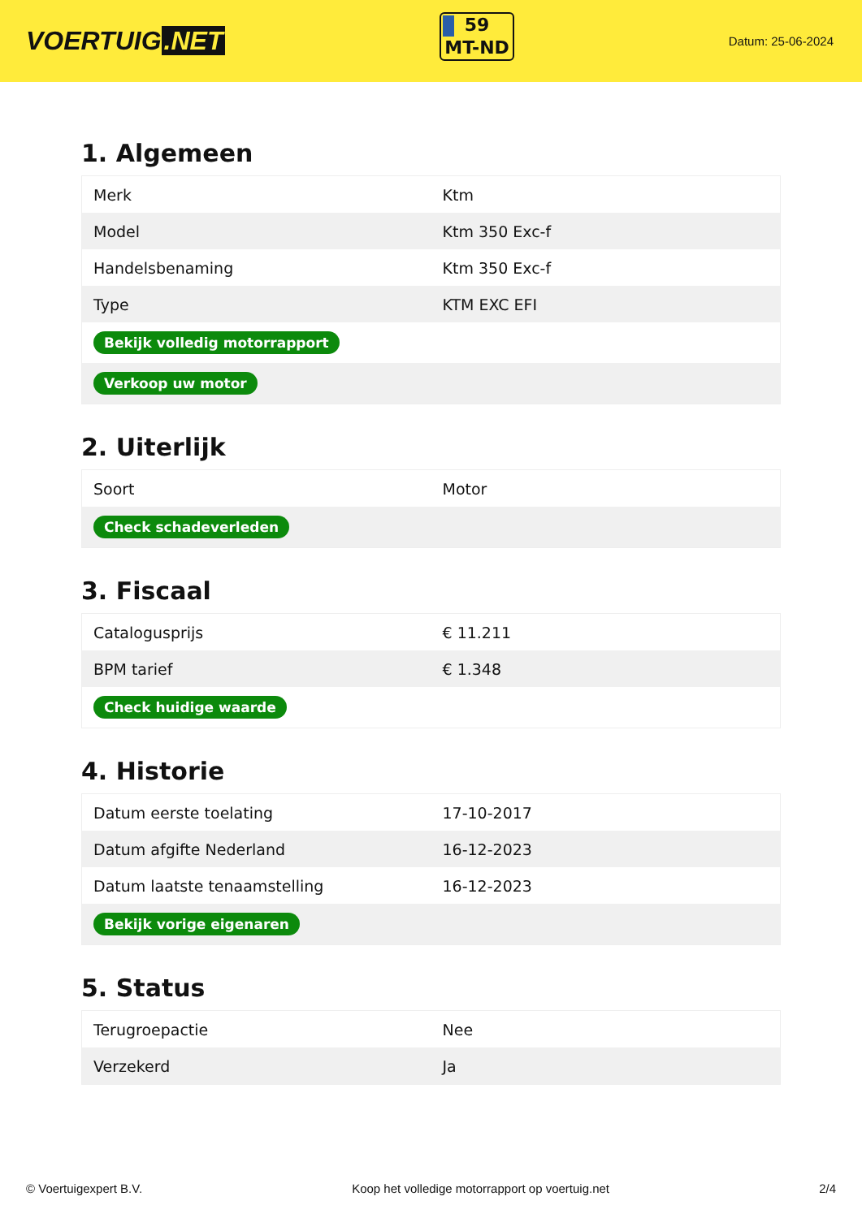VOERTUIG.NET
59
MT-ND
Datum: 25-06-2024
1. Algemeen
| Merk | Ktm |
| Model | Ktm 350 Exc-f |
| Handelsbenaming | Ktm 350 Exc-f |
| Type | KTM EXC EFI |
| Bekijk volledig motorrapport | |
| Verkoop uw motor | |
2. Uiterlijk
| Soort | Motor |
| Check schadeverleden | |
3. Fiscaal
| Catalogusprijs | € 11.211 |
| BPM tarief | € 1.348 |
| Check huidige waarde | |
4. Historie
| Datum eerste toelating | 17-10-2017 |
| Datum afgifte Nederland | 16-12-2023 |
| Datum laatste tenaamstelling | 16-12-2023 |
| Bekijk vorige eigenaren | |
5. Status
| Terugroepactie | Nee |
| Verzekerd | Ja |
© Voertuigexpert B.V. Koop het volledige motorrapport op voertuig.net 2/4